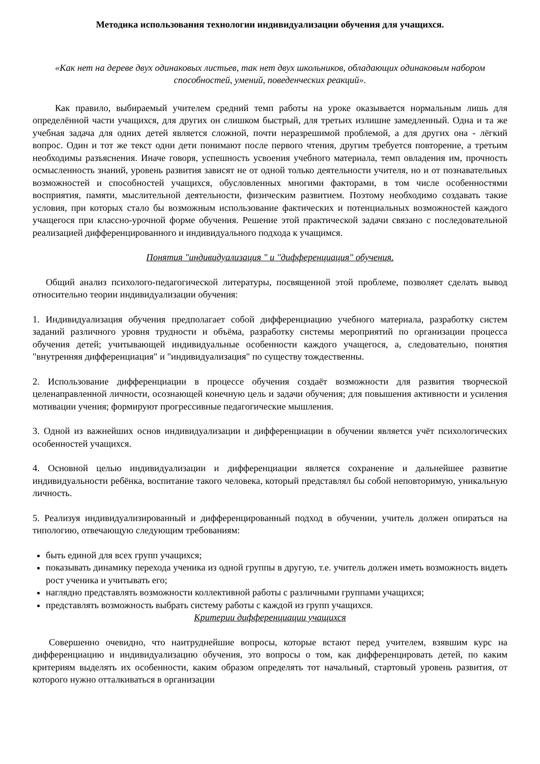Методика использования технологии индивидуализации обучения для учащихся.
«Как нет на дереве двух одинаковых листьев, так нет двух школьников, обладающих одинаковым набором способностей, умений, поведенческих реакций».
Как правило, выбираемый учителем средний темп работы на уроке оказывается нормальным лишь для определённой части учащихся, для других он слишком быстрый, для третьих излишне замедленный. Одна и та же учебная задача для одних детей является сложной, почти неразрешимой проблемой, а для других она - лёгкий вопрос. Один и тот же текст одни дети понимают после первого чтения, другим требуется повторение, а третьим необходимы разъяснения. Иначе говоря, успешность усвоения учебного материала, темп овладения им, прочность осмысленность знаний, уровень развития зависят не от одной только деятельности учителя, но и от познавательных возможностей и способностей учащихся, обусловленных многими факторами, в том числе особенностями восприятия, памяти, мыслительной деятельности, физическим развитием. Поэтому необходимо создавать такие условия, при которых стало бы возможным использование фактических и потенциальных возможностей каждого учащегося при классно-урочной форме обучения. Решение этой практической задачи связано с последовательной реализацией дифференцированного и индивидуального подхода к учащимся.
Понятия "индивидуализация " и "дифференциация" обучения.
Общий анализ психолого-педагогической литературы, посвященной этой проблеме, позволяет сделать вывод относительно теории индивидуализации обучения:
1. Индивидуализация обучения предполагает собой дифференциацию учебного материала, разработку систем заданий различного уровня трудности и объёма, разработку системы мероприятий по организации процесса обучения детей; учитывающей индивидуальные особенности каждого учащегося, а, следовательно, понятия "внутренняя дифференциация" и "индивидуализация" по существу тождественны.
2. Использование дифференциации в процессе обучения создаёт возможности для развития творческой целенаправленной личности, осознающей конечную цель и задачи обучения; для повышения активности и усиления мотивации учения; формируют прогрессивные педагогические мышления.
3. Одной из важнейших основ индивидуализации и дифференциации в обучении является учёт психологических особенностей учащихся.
4. Основной целью индивидуализации и дифференциации является сохранение и дальнейшее развитие индивидуальности ребёнка, воспитание такого человека, который представлял бы собой неповторимую, уникальную личность.
5. Реализуя индивидуализированный и дифференцированный подход в обучении, учитель должен опираться на типологию, отвечающую следующим требованиям:
быть единой для всех групп учащихся;
показывать динамику перехода ученика из одной группы в другую, т.е. учитель должен иметь возможность видеть рост ученика и учитывать его;
наглядно представлять возможности коллективной работы с различными группами учащихся;
представлять возможность выбрать систему работы с каждой из групп учащихся.
Критерии дифференциации учащихся
Совершенно очевидно, что наитруднейшие вопросы, которые встают перед учителем, взявшим курс на дифференциацию и индивидуализацию обучения, это вопросы о том, как дифференцировать детей, по каким критериям выделять их особенности, каким образом определять тот начальный, стартовый уровень развития, от которого нужно отталкиваться в организации